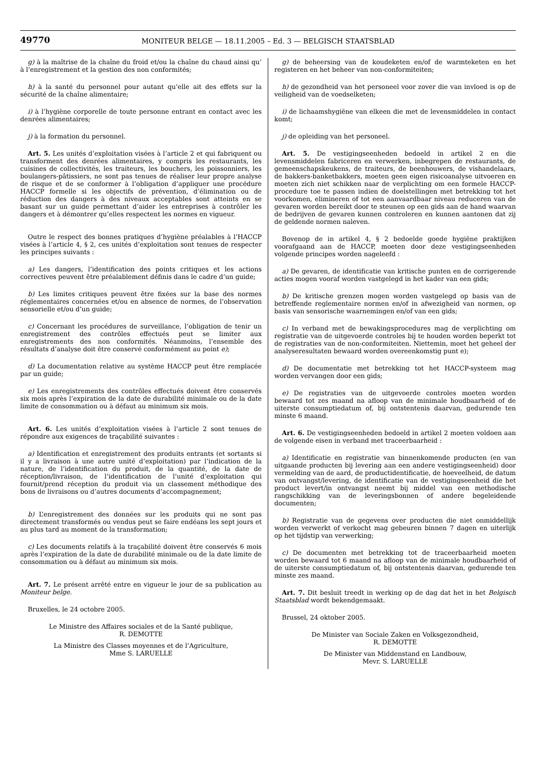49770
MONITEUR BELGE — 18.11.2005 – Ed. 3 — BELGISCH STAATSBLAD
g) à la maîtrise de la chaîne du froid et/ou la chaîne du chaud ainsi qu’ à l’enregistrement et la gestion des non conformités;
h) à la santé du personnel pour autant qu’elle ait des effets sur la sécurité de la chaîne alimentaire;
i) à l’hygiène corporelle de toute personne entrant en contact avec les denrées alimentaires;
j) à la formation du personnel.
Art. 5. Les unités d’exploitation visées à l’article 2 et qui fabriquent ou transforment des denrées alimentaires, y compris les restaurants, les cuisines de collectivités, les traiteurs, les bouchers, les poissonniers, les boulangers-pâtissiers, ne sont pas tenues de réaliser leur propre analyse de risque et de se conformer à l’obligation d’appliquer une procédure HACCP formelle si les objectifs de prévention, d’élimination ou de réduction des dangers à des niveaux acceptables sont atteints en se basant sur un guide permettant d’aider les entreprises à contrôler les dangers et à démontrer qu’elles respectent les normes en vigueur.
Outre le respect des bonnes pratiques d’hygiène préalables à l’HACCP visées à l’article 4, § 2, ces unités d’exploitation sont tenues de respecter les principes suivants :
a) Les dangers, l’identification des points critiques et les actions correctives peuvent être préalablement définis dans le cadre d’un guide;
b) Les limites critiques peuvent être fixées sur la base des normes réglementaires concernées et/ou en absence de normes, de l’observation sensorielle et/ou d’un guide;
c) Concernant les procédures de surveillance, l’obligation de tenir un enregistrement des contrôles effectués peut se limiter aux enregistrements des non conformités. Néanmoins, l’ensemble des résultats d’analyse doit être conservé conformément au point e);
d) La documentation relative au système HACCP peut être remplacée par un guide;
e) Les enregistrements des contrôles effectués doivent être conservés six mois après l’expiration de la date de durabilité minimale ou de la date limite de consommation ou à défaut au minimum six mois.
Art. 6. Les unités d’exploitation visées à l’article 2 sont tenues de répondre aux exigences de traçabilité suivantes :
a) Identification et enregistrement des produits entrants (et sortants si il y a livraison à une autre unité d’exploitation) par l’indication de la nature, de l’identification du produit, de la quantité, de la date de réception/livraison, de l’identification de l’unité d’exploitation qui fournit/prend réception du produit via un classement méthodique des bons de livraisons ou d’autres documents d’accompagnement;
b) L’enregistrement des données sur les produits qui ne sont pas directement transformés ou vendus peut se faire endéans les sept jours et au plus tard au moment de la transformation;
c) Les documents relatifs à la traçabilité doivent être conservés 6 mois après l’expiration de la date de durabilité minimale ou de la date limite de consommation ou à défaut au minimum six mois.
Art. 7. Le présent arrêté entre en vigueur le jour de sa publication au Moniteur belge.
Bruxelles, le 24 octobre 2005.
Le Ministre des Affaires sociales et de la Santé publique,
R. DEMOTTE
La Ministre des Classes moyennes et de l’Agriculture,
Mme S. LARUELLE
g) de beheersing van de koudeketen en/of de warmteketen en het registeren en het beheer van non-conformiteiten;
h) de gezondheid van het personeel voor zover die van invloed is op de veiligheid van de voedselketen;
i) de lichaamshygiëne van elkeen die met de levensmiddelen in contact komt;
j) de opleiding van het personeel.
Art. 5. De vestigingseenheden bedoeld in artikel 2 en die levensmiddelen fabriceren en verwerken, inbegrepen de restaurants, de gemeenschapskeukens, de traiteurs, de beenhouwers, de vishandelaars, de bakkers-banketbakkers, moeten geen eigen risicoanalyse uitvoeren en moeten zich niet schikken naar de verplichting om een formele HACCP-procedure toe te passen indien de doelstellingen met betrekking tot het voorkomen, elimineren of tot een aanvaardbaar niveau reduceren van de gevaren worden bereikt door te steunen op een gids aan de hand waarvan de bedrijven de gevaren kunnen controleren en kunnen aantonen dat zij de geldende normen naleven.
Bovenop de in artikel 4, § 2 bedoelde goede hygiëne praktijken voorafgaand aan de HACCP, moeten door deze vestigingseenheden volgende principes worden nageleefd :
a) De gevaren, de identificatie van kritische punten en de corrigerende acties mogen vooraf worden vastgelegd in het kader van een gids;
b) De kritische grenzen mogen worden vastgelegd op basis van de betreffende reglementaire normen en/of in afwezigheid van normen, op basis van sensorische waarnemingen en/of van een gids;
c) In verband met de bewakingsprocedures mag de verplichting om registratie van de uitgevoerde controles bij te houden worden beperkt tot de registraties van de non-conformiteiten. Niettemin, moet het geheel der analyseresultaten bewaard worden overeenkomstig punt e);
d) De documentatie met betrekking tot het HACCP-systeem mag worden vervangen door een gids;
e) De registraties van de uitgevoerde controles moeten worden bewaard tot zes maand na afloop van de minimale houdbaarheid of de uiterste consumptiedatum of, bij ontstentenis daarvan, gedurende ten minste 6 maand.
Art. 6. De vestigingseenheden bedoeld in artikel 2 moeten voldoen aan de volgende eisen in verband met traceerbaarheid :
a) Identificatie en registratie van binnenkomende producten (en van uitgaande producten bij levering aan een andere vestigingseenheid) door vermelding van de aard, de productidentificatie, de hoeveelheid, de datum van ontvangst/levering, de identificatie van de vestigingseenheid die het product levert/in ontvangst neemt bij middel van een methodische rangschikking van de leveringsbonnen of andere begeleidende documenten;
b) Registratie van de gegevens over producten die niet onmiddellijk worden verwerkt of verkocht mag gebeuren binnen 7 dagen en uiterlijk op het tijdstip van verwerking;
c) De documenten met betrekking tot de traceerbaarheid moeten worden bewaard tot 6 maand na afloop van de minimale houdbaarheid of de uiterste consumptiedatum of, bij ontstentenis daarvan, gedurende ten minste zes maand.
Art. 7. Dit besluit treedt in werking op de dag dat het in het Belgisch Staatsblad wordt bekendgemaakt.
Brussel, 24 oktober 2005.
De Minister van Sociale Zaken en Volksgezondheid,
R. DEMOTTE
De Minister van Middenstand en Landbouw,
Mevr. S. LARUELLE